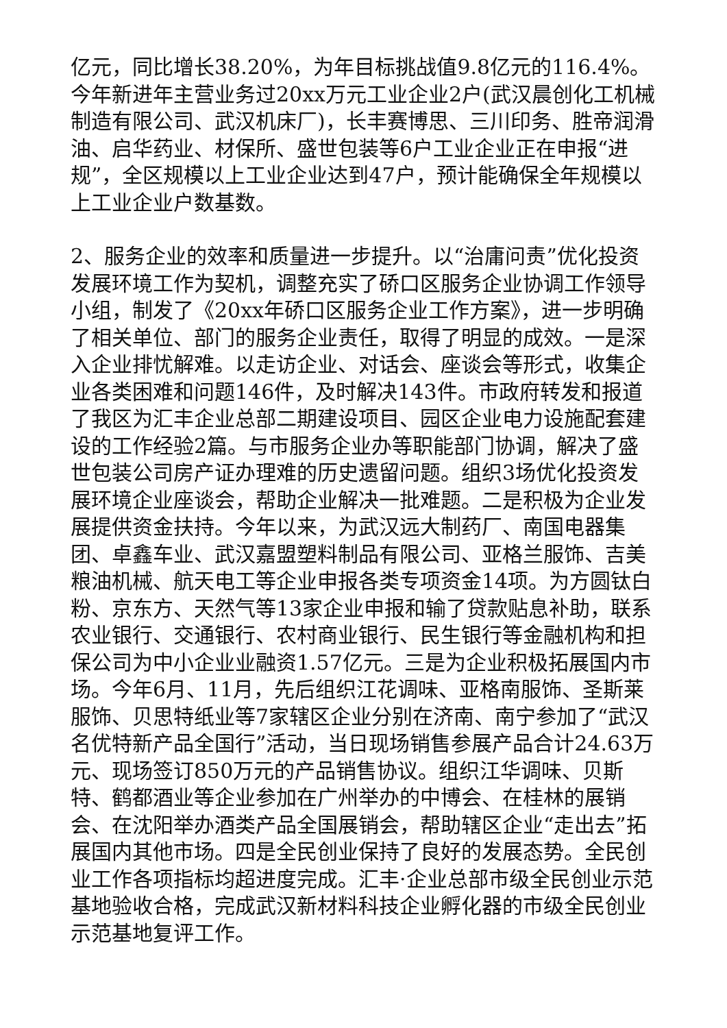亿元，同比增长38.20%，为年目标挑战值9.8亿元的116.4%。今年新进年主营业务过20xx万元工业企业2户(武汉晨创化工机械制造有限公司、武汉机床厂)，长丰赛博思、三川印务、胜帝润滑油、启华药业、材保所、盛世包装等6户工业企业正在申报“进规”，全区规模以上工业企业达到47户，预计能确保全年规模以上工业企业户数基数。
2、服务企业的效率和质量进一步提升。以“治庸问责”优化投资发展环境工作为契机，调整充实了硚口区服务企业协调工作领导小组，制发了《20xx年硚口区服务企业工作方案》，进一步明确了相关单位、部门的服务企业责任，取得了明显的成效。一是深入企业排忧解难。以走访企业、对话会、座谈会等形式，收集企业各类困难和问题146件，及时解决143件。市政府转发和报道了我区为汇丰企业总部二期建设项目、园区企业电力设施配套建设的工作经验2篇。与市服务企业办等职能部门协调，解决了盛世包装公司房产证办理难的历史遗留问题。组织3场优化投资发展环境企业座谈会，帮助企业解决一批难题。二是积极为企业发展提供资金扶持。今年以来，为武汉远大制药厂、南国电器集团、卓鑫车业、武汉嘉盟塑料制品有限公司、亚格兰服饰、吉美粮油机械、航天电工等企业申报各类专项资金14项。为方圆钛白粉、京东方、天然气等13家企业申报和输了贷款贴息补助，联系农业银行、交通银行、农村商业银行、民生银行等金融机构和担保公司为中小企业业融资1.57亿元。三是为企业积极拓展国内市场。今年6月、11月，先后组织江花调味、亚格南服饰、圣斯莱服饰、贝思特纸业等7家辖区企业分别在济南、南宁参加了“武汉名优特新产品全国行”活动，当日现场销售参展产品合计24.63万元、现场签订850万元的产品销售协议。组织江华调味、贝斯特、鹤都酒业等企业参加在广州举办的中博会、在桂林的展销会、在沈阳举办酒类产品全国展销会，帮助辖区企业“走出去”拓展国内其他市场。四是全民创业保持了良好的发展态势。全民创业工作各项指标均超进度完成。汇丰·企业总部市级全民创业示范基地验收合格，完成武汉新材料科技企业孵化器的市级全民创业示范基地复评工作。